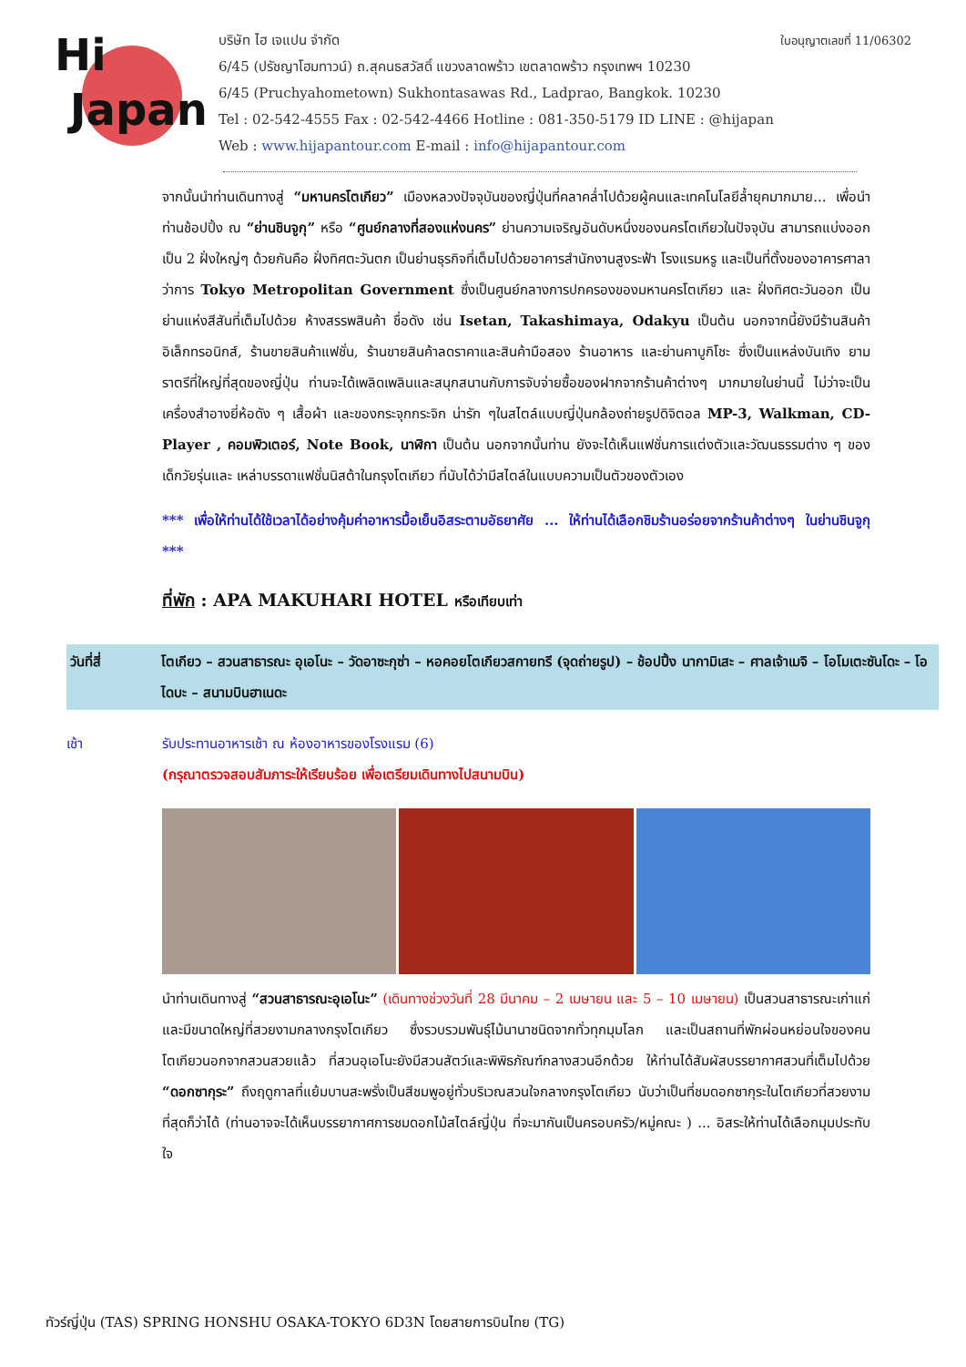Hi
Japan
บริษัท ไฮ เจแปน จำกัด ใบอนุญาตเลขที่ 11/06302
6/45 (ปรัชญาโฮมทาวน์) ถ.สุคนธสวัสดิ์ แขวงลาดพร้าว เขตลาดพร้าว กรุงเทพฯ 10230
6/45 (Pruchyahometown) Sukhontasawas Rd., Ladprao, Bangkok. 10230
Tel : 02-542-4555 Fax : 02-542-4466 Hotline : 081-350-5179 ID LINE : @hijapan
Web : www.hijapantour.com E-mail : info@hijapantour.com
จากนั้นนำท่านเดินทางสู่ “มหานครโตเกียว” เมืองหลวงปัจจุบันของญี่ปุ่นที่คลาคล่ำไปด้วยผู้คนและเทคโนโลยีล้ำยุคมากมาย... เพื่อนำท่านช้อปปิ้ง ณ “ย่านชินจูกุ” หรือ “ศูนย์กลางที่สองแห่งนคร” ย่านความเจริญอันดับหนึ่งของนครโตเกียวในปัจจุบัน สามารถแบ่งออกเป็น 2 ฝั่งใหญ่ๆ ด้วยกันคือ ฝั่งทิศตะวันตก เป็นย่านธุรกิจที่เต็มไปด้วยอาคารสำนักงานสูงระฟ้า โรงแรมหรู และเป็นที่ตั้งของอาคารศาลาว่าการ Tokyo Metropolitan Government ซึ่งเป็นศูนย์กลางการปกครองของมหานครโตเกียว และ ฝั่งทิศตะวันออก เป็นย่านแห่งสีสันที่เต็มไปด้วย ห้างสรรพสินค้า ชื่อดัง เช่น Isetan, Takashimaya, Odakyu เป็นต้น นอกจากนี้ยังมีร้านสินค้าอิเล็กทรอนิกส์, ร้านขายสินค้าแฟชั่น, ร้านขายสินค้าลดราคาและสินค้ามือสอง ร้านอาหาร และย่านคาบูกิโชะ ซึ่งเป็นแหล่งบันเทิง ยามราตรีที่ใหญ่ที่สุดของญี่ปุ่น ท่านจะได้เพลิดเพลินและสนุกสนานกับการจับจ่ายซื้อของฝากจากร้านค้าต่างๆ มากมายในย่านนี้ ไม่ว่าจะเป็นเครื่องสำอางยี่ห้อดัง ๆ เสื้อผ้า และของกระจุกกระจิก น่ารัก ๆในสไตล์แบบญี่ปุ่นกล้องถ่ายรูปดิจิตอล MP-3, Walkman, CD-Player , คอมพิวเตอร์, Note Book, นาฬิกา เป็นต้น นอกจากนั้นท่าน ยังจะได้เห็นแฟชั่นการแต่งตัวและวัฒนธรรมต่าง ๆ ของเด็กวัยรุ่นและ เหล่าบรรดาแฟชั่นนิสต้าในกรุงโตเกียว ที่นับได้ว่ามีสไตล์ในแบบความเป็นตัวของตัวเอง
*** เพื่อให้ท่านได้ใช้เวลาได้อย่างคุ้มค่าอาหารมื้อเย็นอิสระตามอัธยาศัย ... ให้ท่านได้เลือกชิมร้านอร่อยจากร้านค้าต่างๆ ในย่านชินจูกุ ***
ที่พัก : APA MAKUHARI HOTEL หรือเทียบเท่า
วันที่สี่ โตเกียว – สวนสาธารณะ อุเอโนะ – วัดอาซะกุซ่า – หอคอยโตเกียวสกายทรี (จุดถ่ายรูป) – ช้อปปิ้ง นากามิเสะ – ศาลเจ้าเมจิ – โอโมเตะซันโดะ – โอไดบะ – สนามบินฮาเนดะ
เช้า รับประทานอาหารเช้า ณ ห้องอาหารของโรงแรม (6)
(กรุณาตรวจสอบสัมภาระให้เรียบร้อย เพื่อเตรียมเดินทางไปสนามบิน)
นำท่านเดินทางสู่ “สวนสาธารณะอุเอโนะ” (เดินทางช่วงวันที่ 28 มีนาคม – 2 เมษายน และ 5 – 10 เมษายน) เป็นสวนสาธารณะเก่าแก่ และมีขนาดใหญ่ที่สวยงามกลางกรุงโตเกียว ซึ่งรวบรวมพันธุ์ไม้นานาชนิดจากทั่วทุกมุมโลก และเป็นสถานที่พักผ่อนหย่อนใจของคนโตเกียวนอกจากสวนสวยแล้ว ที่สวนอุเอโนะยังมีสวนสัตว์และพิพิธภัณฑ์กลางสวนอีกด้วย ให้ท่านได้สัมผัสบรรยากาศสวนที่เต็มไปด้วย “ดอกซากุระ” ถึงฤดูกาลที่แย้มบานสะพรั่งเป็นสีชมพูอยู่ทั่วบริเวณสวนใจกลางกรุงโตเกียว นับว่าเป็นที่ชมดอกซากุระในโตเกียวที่สวยงามที่สุดก็ว่าได้ (ท่านอาจจะได้เห็นบรรยากาศการชมดอกไม้สไตล์ญี่ปุ่น ที่จะมากันเป็นครอบครัว/หมู่คณะ ) ... อิสระให้ท่านได้เลือกมุมประทับใจ
ทัวร์ญี่ปุ่น (TAS) SPRING HONSHU OSAKA-TOKYO 6D3N โดยสายการบินไทย (TG)